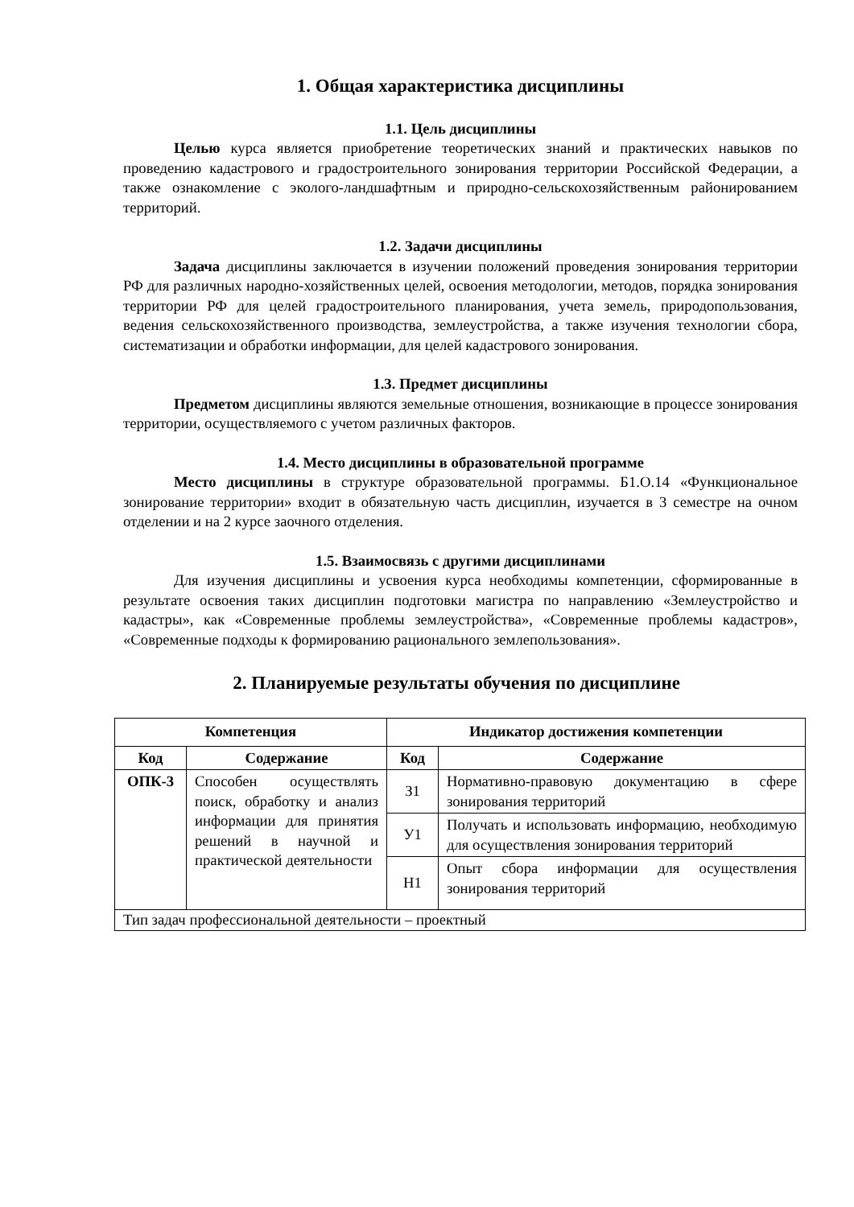1. Общая характеристика дисциплины
1.1. Цель дисциплины
Целью курса является приобретение теоретических знаний и практических навыков по проведению кадастрового и градостроительного зонирования территории Российской Федерации, а также ознакомление с эколого-ландшафтным и природно-сельскохозяйственным районированием территорий.
1.2. Задачи дисциплины
Задача дисциплины заключается в изучении положений проведения зонирования территории РФ для различных народно-хозяйственных целей, освоения методологии, методов, порядка зонирования территории РФ для целей градостроительного планирования, учета земель, природопользования, ведения сельскохозяйственного производства, землеустройства, а также изучения технологии сбора, систематизации и обработки информации, для целей кадастрового зонирования.
1.3. Предмет дисциплины
Предметом дисциплины являются земельные отношения, возникающие в процессе зонирования территории, осуществляемого с учетом различных факторов.
1.4. Место дисциплины в образовательной программе
Место дисциплины в структуре образовательной программы. Б1.О.14 «Функциональное зонирование территории» входит в обязательную часть дисциплин, изучается в 3 семестре на очном отделении и на 2 курсе заочного отделения.
1.5. Взаимосвязь с другими дисциплинами
Для изучения дисциплины и усвоения курса необходимы компетенции, сформированные в результате освоения таких дисциплин подготовки магистра по направлению «Землеустройство и кадастры», как «Современные проблемы землеустройства», «Современные проблемы кадастров», «Современные подходы к формированию рационального землепользования».
2. Планируемые результаты обучения по дисциплине
| Компетенция | | Индикатор достижения компетенции | |
| --- | --- | --- | --- |
| Код | Содержание | Код | Содержание |
| ОПК-3 | Способен осуществлять поиск, обработку и анализ информации для принятия решений в научной и практической деятельности | З1 | Нормативно-правовую документацию в сфере зонирования территорий |
| | | У1 | Получать и использовать информацию, необходимую для осуществления зонирования территорий |
| | | Н1 | Опыт сбора информации для осуществления зонирования территорий |
| Тип задач профессиональной деятельности – проектный | | | |